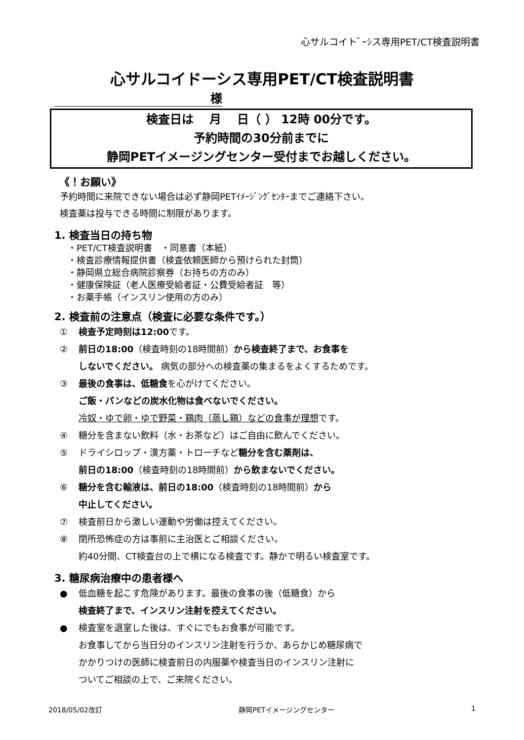心サルコイトﾞｰｼス専用PET/CT検査説明書
心サルコイドーシス専用PET/CT検査説明書
様
検査日は　 月　 日（ ） 12時 00分です。
予約時間の30分前までに
静岡PETイメージングセンター受付までお越しください。
《！お願い》
予約時間に来院できない場合は必ず静岡PETｲﾒｰｼﾞﾝｸﾞｾﾝﾀｰまでご連絡下さい。
検査薬は投与できる時間に制限があります。
1. 検査当日の持ち物
・PET/CT検査説明書　・同意書（本紙）
・検査診療情報提供書（検査依頼医師から預けられた封筒）
・静岡県立総合病院診察券（お持ちの方のみ）
・健康保険証（老人医療受給者証・公費受給者証　等）
・お薬手帳（インスリン使用の方のみ）
2. 検査前の注意点（検査に必要な条件です。）
① 検査予定時刻は12:00です。
② 前日の18:00（検査時刻の18時間前）から検査終了まで、お食事を
しないでください。 病気の部分への検査薬の集まるをよくするためです。
③ 最後の食事は、低糖食を心がけてください。
ご飯・パンなどの炭水化物は食べないでください。
冷奴・ゆで卵・ゆで野菜・鶏肉（蒸し鶏）などの食事が理想です。
④ 糖分を含まない飲料（水・お茶など）はご自由に飲んでください。
⑤ ドライシロップ・漢方薬・トローチなど糖分を含む薬剤は、
前日の18:00（検査時刻の18時間前）から飲まないでください。
⑥ 糖分を含む輸液は、前日の18:00（検査時刻の18時間前）から
中止してください。
⑦ 検査前日から激しい運動や労働は控えてください。
⑧ 閉所恐怖症の方は事前に主治医とご相談ください。
約40分間、CT検査台の上で横になる検査です。静かで明るい検査室です。
3. 糖尿病治療中の患者様へ
● 低血糖を起こす危険があります。最後の食事の後（低糖食）から
検査終了まで、インスリン注射を控えてください。
● 検査室を退室した後は、すぐにでもお食事が可能です。
お食事してから当日分のインスリン注射を行うか、あらかじめ糖尿病で
かかりつけの医師に検査前日の内服薬や検査当日のインスリン注射に
ついてご相談の上で、ご来院ください。
2018/05/02改訂 静岡PETイメージングセンター 1